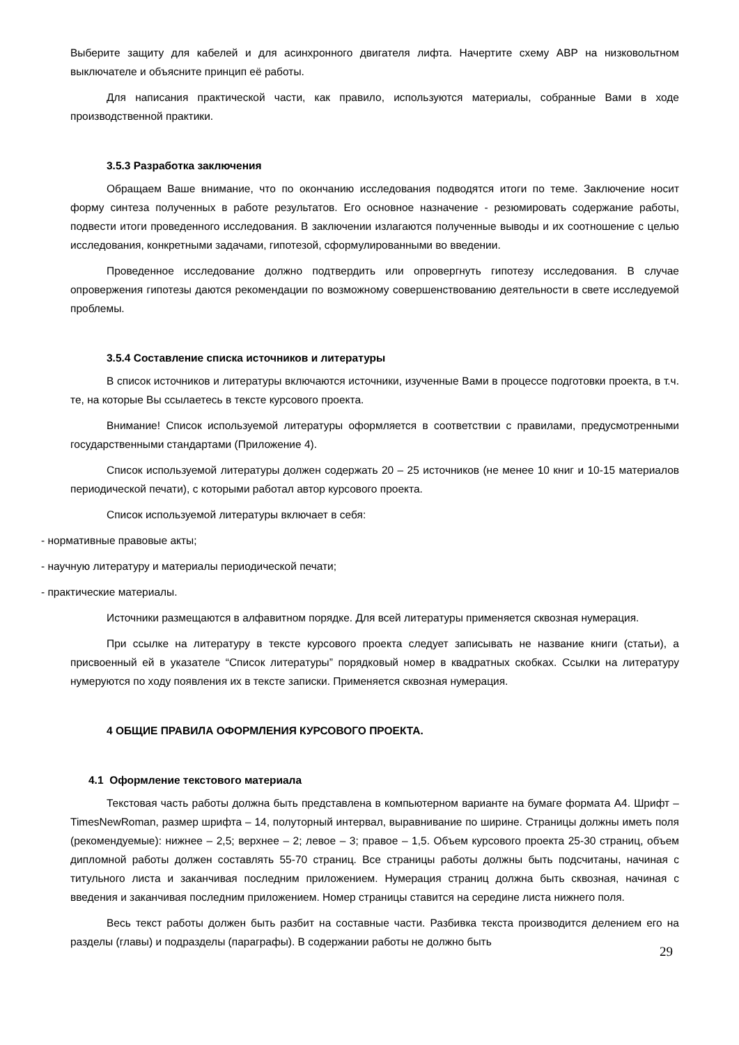Выберите защиту для кабелей и для асинхронного двигателя лифта. Начертите схему АВР на низковольтном выключателе и объясните принцип её работы.
Для написания практической части, как правило, используются материалы, собранные Вами в ходе производственной практики.
3.5.3 Разработка заключения
Обращаем Ваше внимание, что по окончанию исследования подводятся итоги по теме. Заключение носит форму синтеза полученных в работе результатов. Его основное назначение - резюмировать содержание работы, подвести итоги проведенного исследования. В заключении излагаются полученные выводы и их соотношение с целью исследования, конкретными задачами, гипотезой, сформулированными во введении.
Проведенное исследование должно подтвердить или опровергнуть гипотезу исследования. В случае опровержения гипотезы даются рекомендации по возможному совершенствованию деятельности в свете исследуемой проблемы.
3.5.4 Составление списка источников и литературы
В список источников и литературы включаются источники, изученные Вами в процессе подготовки проекта, в т.ч. те, на которые Вы ссылаетесь в тексте курсового проекта.
Внимание! Список используемой литературы оформляется в соответствии с правилами, предусмотренными государственными стандартами (Приложение 4).
Список используемой литературы должен содержать 20 – 25 источников (не менее 10 книг и 10-15 материалов периодической печати), с которыми работал автор курсового проекта.
Список используемой литературы включает в себя:
- нормативные правовые акты;
- научную литературу и материалы периодической печати;
- практические материалы.
Источники размещаются в алфавитном порядке. Для всей литературы применяется сквозная нумерация.
При ссылке на литературу в тексте курсового проекта следует записывать не название книги (статьи), а присвоенный ей в указателе “Список литературы” порядковый номер в квадратных скобках. Ссылки на литературу нумеруются по ходу появления их в тексте записки. Применяется сквозная нумерация.
4 ОБЩИЕ ПРАВИЛА ОФОРМЛЕНИЯ КУРСОВОГО ПРОЕКТА.
4.1 Оформление текстового материала
Текстовая часть работы должна быть представлена в компьютерном варианте на бумаге формата А4. Шрифт – TimesNewRoman, размер шрифта – 14, полуторный интервал, выравнивание по ширине. Страницы должны иметь поля (рекомендуемые): нижнее – 2,5; верхнее – 2; левое – 3; правое – 1,5. Объем курсового проекта 25-30 страниц, объем дипломной работы должен составлять 55-70 страниц. Все страницы работы должны быть подсчитаны, начиная с титульного листа и заканчивая последним приложением. Нумерация страниц должна быть сквозная, начиная с введения и заканчивая последним приложением. Номер страницы ставится на середине листа нижнего поля.
Весь текст работы должен быть разбит на составные части. Разбивка текста производится делением его на разделы (главы) и подразделы (параграфы). В содержании работы не должно быть
29